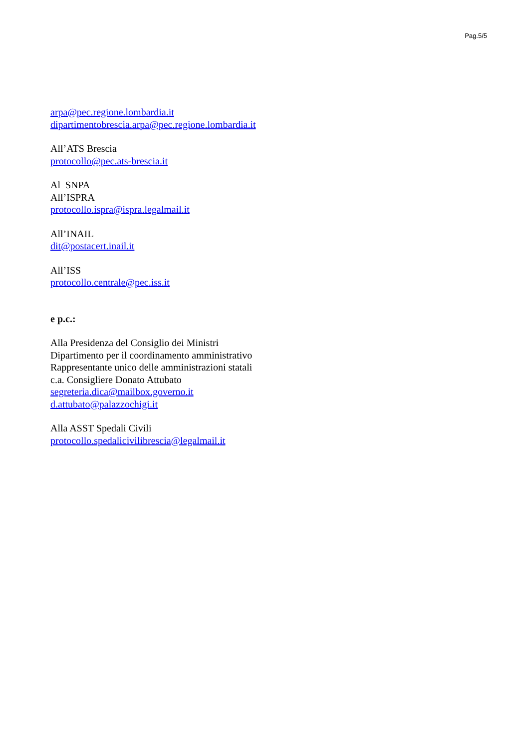Pag.5/5
arpa@pec.regione.lombardia.it
dipartimentobrescia.arpa@pec.regione.lombardia.it
All’ATS Brescia
protocollo@pec.ats-brescia.it
Al SNPA
All’ISPRA
protocollo.ispra@ispra.legalmail.it
All’INAIL
dit@postacert.inail.it
All’ISS
protocollo.centrale@pec.iss.it
e p.c.:
Alla Presidenza del Consiglio dei Ministri
Dipartimento per il coordinamento amministrativo
Rappresentante unico delle amministrazioni statali
c.a. Consigliere Donato Attubato
segreteria.dica@mailbox.governo.it
d.attubato@palazzochigi.it
Alla ASST Spedali Civili
protocollo.spedalicivilibrescia@legalmail.it